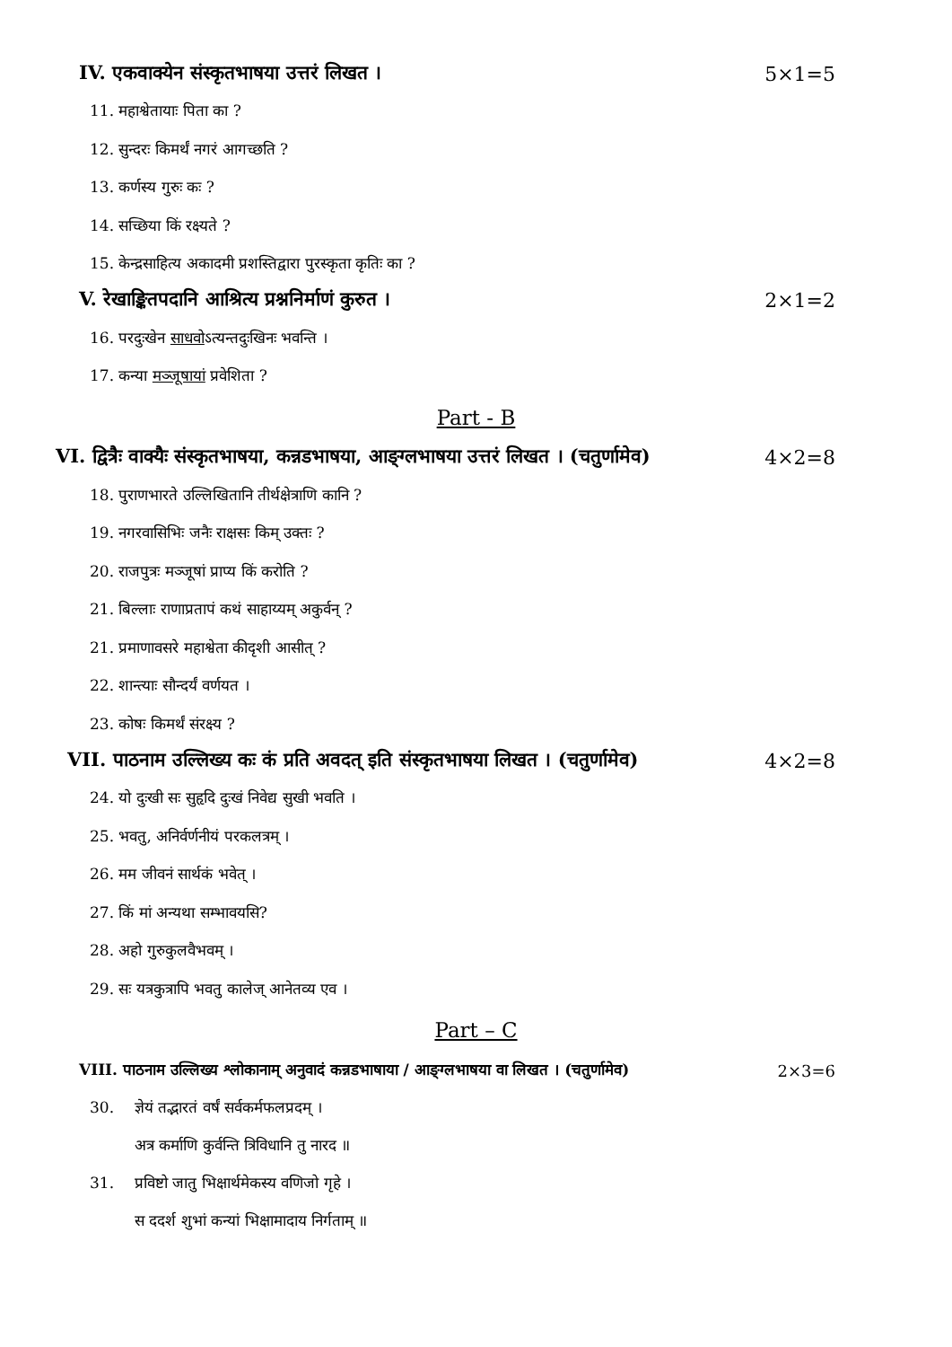IV. एकवाक्येन संस्कृतभाषया उत्तरं लिखत । 5×1=5
11. महाश्वेतायाः पिता का ?
12. सुन्दरः किमर्थं नगरं आगच्छति ?
13. कर्णस्य गुरुः कः ?
14. सच्छिया किं रक्ष्यते ?
15. केन्द्रसाहित्य अकादमी प्रशस्तिद्वारा पुरस्कृता कृतिः का ?
V. रेखाङ्कितपदानि आश्रित्य प्रश्ननिर्माणं कुरुत । 2×1=2
16. परदुःखेन साधवोऽत्यन्तदुःखिनः भवन्ति ।
17. कन्या मञ्जूषायां प्रवेशिता ?
Part - B
VI. द्वित्रैः वाक्यैः संस्कृतभाषया, कन्नडभाषया, आङ्ग्लभाषया उत्तरं लिखत । (चतुर्णामेव) 4×2=8
18. पुराणभारते उल्लिखितानि तीर्थक्षेत्राणि कानि ?
19. नगरवासिभिः जनैः राक्षसः किम् उक्तः ?
20. राजपुत्रः मञ्जूषां प्राप्य किं करोति ?
21. बिल्लाः राणाप्रतापं कथं साहाय्यम् अकुर्वन् ?
21. प्रमाणावसरे महाश्वेता कीदृशी आसीत् ?
22. शान्त्याः सौन्दर्यं वर्णयत ।
23. कोषः किमर्थं संरक्ष्य ?
VII. पाठनाम उल्लिख्य कः कं प्रति अवदत् इति संस्कृतभाषया लिखत । (चतुर्णामेव) 4×2=8
24. यो दुःखी सः सुहृदि दुःखं निवेद्य सुखी भवति ।
25. भवतु, अनिर्वर्णनीयं परकलत्रम् ।
26. मम जीवनं सार्थकं भवेत् ।
27. किं मां अन्यथा सम्भावयसि?
28. अहो गुरुकुलवैभवम् ।
29. सः यत्रकुत्रापि भवतु कालेज् आनेतव्य एव ।
Part – C
VIII. पाठनाम उल्लिख्य श्लोकानाम् अनुवादं कन्नडभाषाया / आङ्ग्लभाषया वा लिखत । (चतुर्णामेव) 2×3=6
30. ज्ञेयं तद्भारतं वर्षं सर्वकर्मफलप्रदम् ।
अत्र कर्माणि कुर्वन्ति त्रिविधानि तु नारद ॥
31. प्रविष्टो जातु भिक्षार्थमेकस्य वणिजो गृहे ।
स ददर्श शुभां कन्यां भिक्षामादाय निर्गताम् ॥